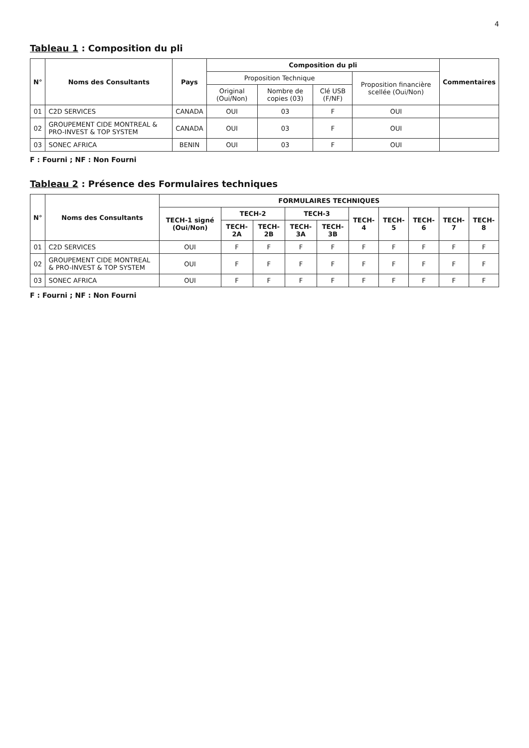4
Tableau 1 : Composition du pli
| N° | Noms des Consultants | Pays | Composition du pli | | | | Commentaires |
| --- | --- | --- | --- | --- | --- | --- | --- |
| | | | Proposition Technique | | | Proposition financière scellée (Oui/Non) | |
| | | | Original (Oui/Non) | Nombre de copies (03) | Clé USB (F/NF) | | |
| 01 | C2D SERVICES | CANADA | OUI | 03 | F | OUI | |
| 02 | GROUPEMENT CIDE MONTREAL & PRO-INVEST & TOP SYSTEM | CANADA | OUI | 03 | F | OUI | |
| 03 | SONEC AFRICA | BENIN | OUI | 03 | F | OUI | |
F : Fourni ; NF : Non Fourni
Tableau 2 : Présence des Formulaires techniques
| N° | Noms des Consultants | FORMULAIRES TECHNIQUES | | | | | | | | | |
| --- | --- | --- | --- | --- | --- | --- | --- | --- | --- | --- | --- |
| | | TECH-1 signé (Oui/Non) | TECH-2 | | TECH-3 | | TECH-4 | TECH-5 | TECH-6 | TECH-7 | TECH-8 |
| | | | TECH-2A | TECH-2B | TECH-3A | TECH-3B | | | | | |
| 01 | C2D SERVICES | OUI | F | F | F | F | F | F | F | F | F |
| 02 | GROUPEMENT CIDE MONTREAL & PRO-INVEST & TOP SYSTEM | OUI | F | F | F | F | F | F | F | F | F |
| 03 | SONEC AFRICA | OUI | F | F | F | F | F | F | F | F | F |
F : Fourni ; NF : Non Fourni